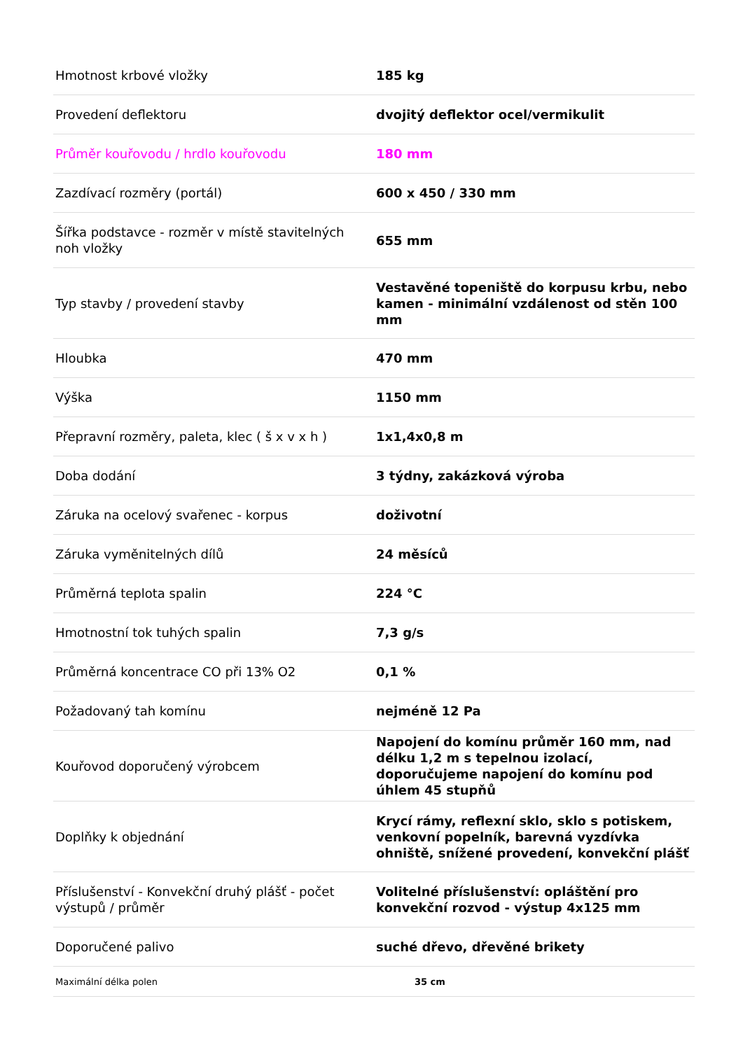| Hmotnost krbové vložky | 185 kg |
| Provedení deflektoru | dvojitý deflektor ocel/vermikulit |
| Průměr kouřovodu / hrdlo kouřovodu | 180 mm |
| Zazdívací rozměry (portál) | 600 x 450 / 330 mm |
| Šířka podstavce - rozměr v místě stavitelných noh vložky | 655 mm |
| Typ stavby / provedení stavby | Vestavěné topeniště do korpusu krbu, nebo kamen - minimální vzdálenost od stěn 100 mm |
| Hloubka | 470 mm |
| Výška | 1150 mm |
| Přepravní rozměry, paleta, klec ( š x v x h ) | 1x1,4x0,8 m |
| Doba dodání | 3 týdny, zakázková výroba |
| Záruka na ocelový svařenec - korpus | doživotní |
| Záruka vyměnitelných dílů | 24 měsíců |
| Průměrná teplota spalin | 224 °C |
| Hmotnostní tok tuhých spalin | 7,3 g/s |
| Průměrná koncentrace CO při 13% O2 | 0,1 % |
| Požadovaný tah komínu | nejméně 12 Pa |
| Kouřovod doporučený výrobcem | Napojení do komínu průměr 160 mm, nad délku 1,2 m s tepelnou izolací, doporučujeme napojení do komínu pod úhlem 45 stupňů |
| Doplňky k objednání | Krycí rámy, reflexní sklo, sklo s potiskem, venkovní popelník, barevná vyzdívka ohniště, snížené provedení, konvekční plášť |
| Příslušenství - Konvekční druhý plášť - počet výstupů / průměr | Volitelné příslušenství: opláštění pro konvekční rozvod - výstup 4x125 mm |
| Doporučené palivo | suché dřevo, dřevěné brikety |
| Maximální délka polen | 35 cm |